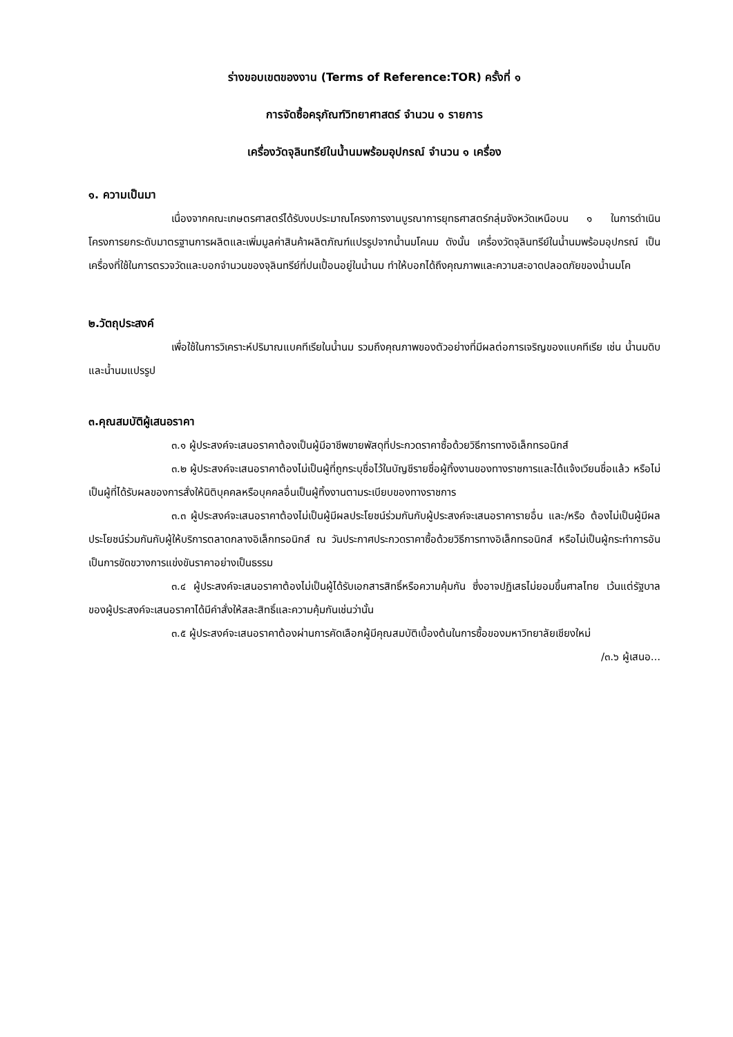ร่างขอบเขตของงาน (Terms of Reference:TOR) ครั้งที่ ๑
การจัดซื้อครุภัณฑ์วิทยาศาสตร์ จำนวน ๑ รายการ
เครื่องวัดจุลินทรีย์ในน้ำนมพร้อมอุปกรณ์ จำนวน ๑ เครื่อง
๑. ความเป็นมา
เนื่องจากคณะเกษตรศาสตร์ได้รับงบประมาณโครงการงานบูรณาการยุทธศาสตร์กลุ่มจังหวัดเหนือบน ๑ ในการดำเนินโครงการยกระดับมาตรฐานการผลิตและเพิ่มมูลค่าสินค้าผลิตภัณฑ์แปรรูปจากน้ำนมโคนม ดังนั้น เครื่องวัดจุลินทรีย์ในน้ำนมพร้อมอุปกรณ์ เป็นเครื่องที่ใช้ในการตรวจวัดและบอกจำนวนของจุลินทรีย์ที่ปนเปื้อนอยู่ในน้ำนม ทำให้บอกได้ถึงคุณภาพและความสะอาดปลอดภัยของน้ำนมโค
๒.วัตถุประสงค์
เพื่อใช้ในการวิเคราะห์ปริมาณแบคทีเรียในน้ำนม รวมถึงคุณภาพของตัวอย่างที่มีผลต่อการเจริญของแบคทีเรีย เช่น น้ำนมดิบและน้ำนมแปรรูป
๓.คุณสมบัติผู้เสนอราคา
๓.๑ ผู้ประสงค์จะเสนอราคาต้องเป็นผู้มีอาชีพขายพัสดุที่ประกวดราคาซื้อด้วยวิธีการทางอิเล็กทรอนิกส์
๓.๒ ผู้ประสงค์จะเสนอราคาต้องไม่เป็นผู้ที่ถูกระบุชื่อไว้ในบัญชีรายชื่อผู้ทิ้งงานของทางราชการและได้แจ้งเวียนชื่อแล้ว หรือไม่เป็นผู้ที่ได้รับผลของการสั่งให้นิติบุคคลหรือบุคคลอื่นเป็นผู้ทิ้งงานตามระเบียบของทางราชการ
๓.๓ ผู้ประสงค์จะเสนอราคาต้องไม่เป็นผู้มีผลประโยชน์ร่วมกันกับผู้ประสงค์จะเสนอราคารายอื่น และ/หรือ ต้องไม่เป็นผู้มีผลประโยชน์ร่วมกันกับผู้ให้บริการตลาดกลางอิเล็กทรอนิกส์ ณ วันประกาศประกวดราคาซื้อด้วยวิธีการทางอิเล็กทรอนิกส์ หรือไม่เป็นผู้กระทำการอันเป็นการขัดขวางการแข่งขันราคาอย่างเป็นธรรม
๓.๔ ผู้ประสงค์จะเสนอราคาต้องไม่เป็นผู้ได้รับเอกสารสิทธิ์หรือความคุ้มกัน ซึ่งอาจปฏิเสธไม่ยอมขึ้นศาลไทย เว้นแต่รัฐบาลของผู้ประสงค์จะเสนอราคาได้มีคำสั่งให้สละสิทธิ์และความคุ้มกันเช่นว่านั้น
๓.๕ ผู้ประสงค์จะเสนอราคาต้องผ่านการคัดเลือกผู้มีคุณสมบัติเบื้องต้นในการซื้อของมหาวิทยาลัยเชียงใหม่
/๓.๖ ผู้เสนอ...